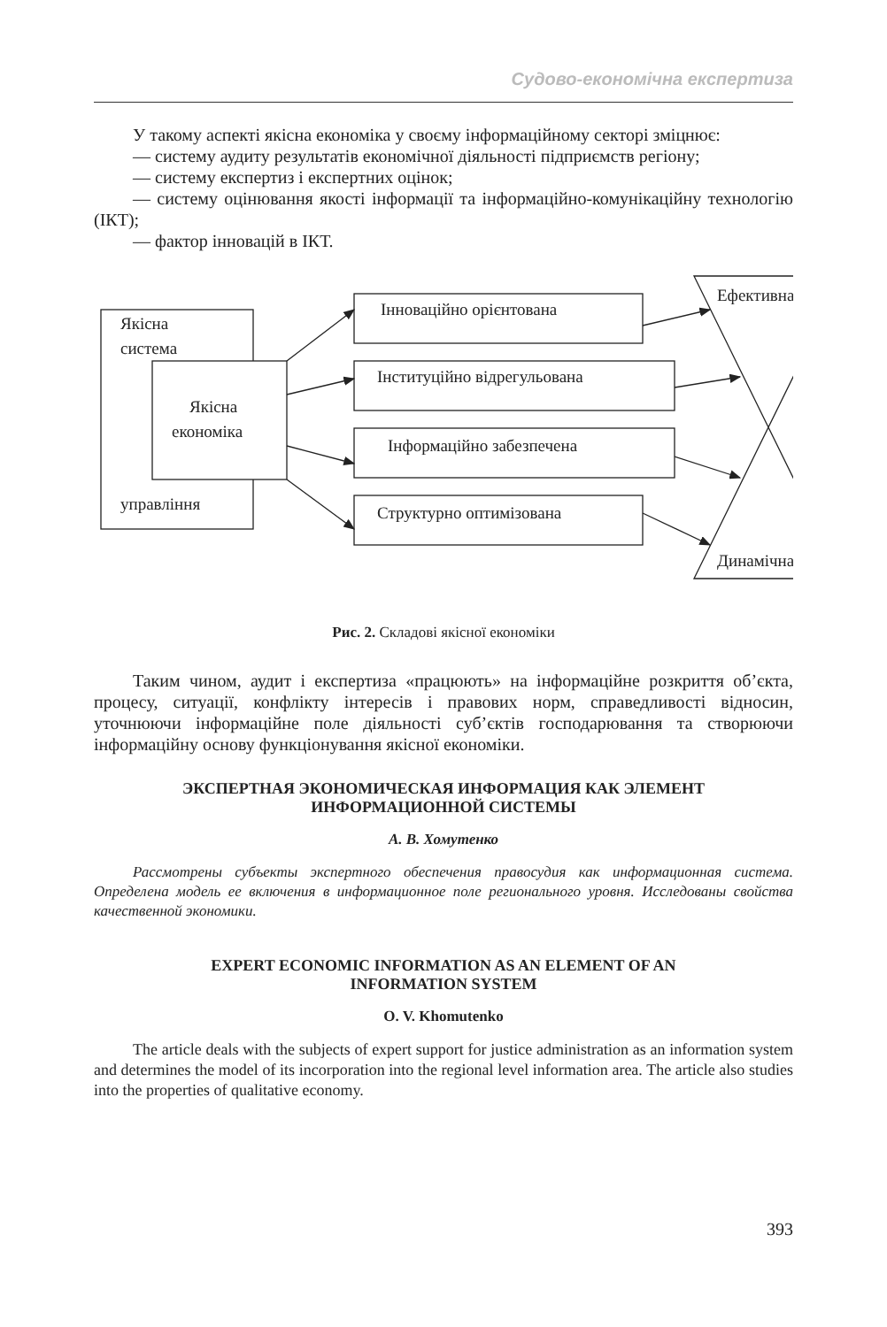Судово-економічна експертиза
У такому аспекті якісна економіка у своєму інформаційному секторі зміцнює:
— систему аудиту результатів економічної діяльності підприємств регіону;
— систему експертиз і експертних оцінок;
— систему оцінювання якості інформації та інформаційно-комунікаційну технологію (ІКТ);
— фактор інновацій в ІКТ.
Якісна
система
Якісна
економіка
управління
Інноваційно орієнтована
Інституційно відрегульована
Інформаційно забезпечена
Структурно оптимізована
Ефективна
Динамічна
Рис. 2. Складові якісної економіки
Таким чином, аудит і експертиза «працюють» на інформаційне розкриття об’єкта, процесу, ситуації, конфлікту інтересів і правових норм, справедливості відносин, уточнюючи інформаційне поле діяльності суб’єктів господарювання та створюючи інформаційну основу функціонування якісної економіки.
ЭКСПЕРТНАЯ ЭКОНОМИЧЕСКАЯ ИНФОРМАЦИЯ КАК ЭЛЕМЕНТ
ИНФОРМАЦИОННОЙ СИСТЕМЫ
А. В. Хомутенко
Рассмотрены субъекты экспертного обеспечения правосудия как информационная система. Определена модель ее включения в информационное поле регионального уровня. Исследованы свойства качественной экономики.
EXPERT ECONOMIC INFORMATION AS AN ELEMENT OF AN
INFORMATION SYSTEM
O. V. Khomutenko
The article deals with the subjects of expert support for justice administration as an information system and determines the model of its incorporation into the regional level information area. The article also studies into the properties of qualitative economy.
393